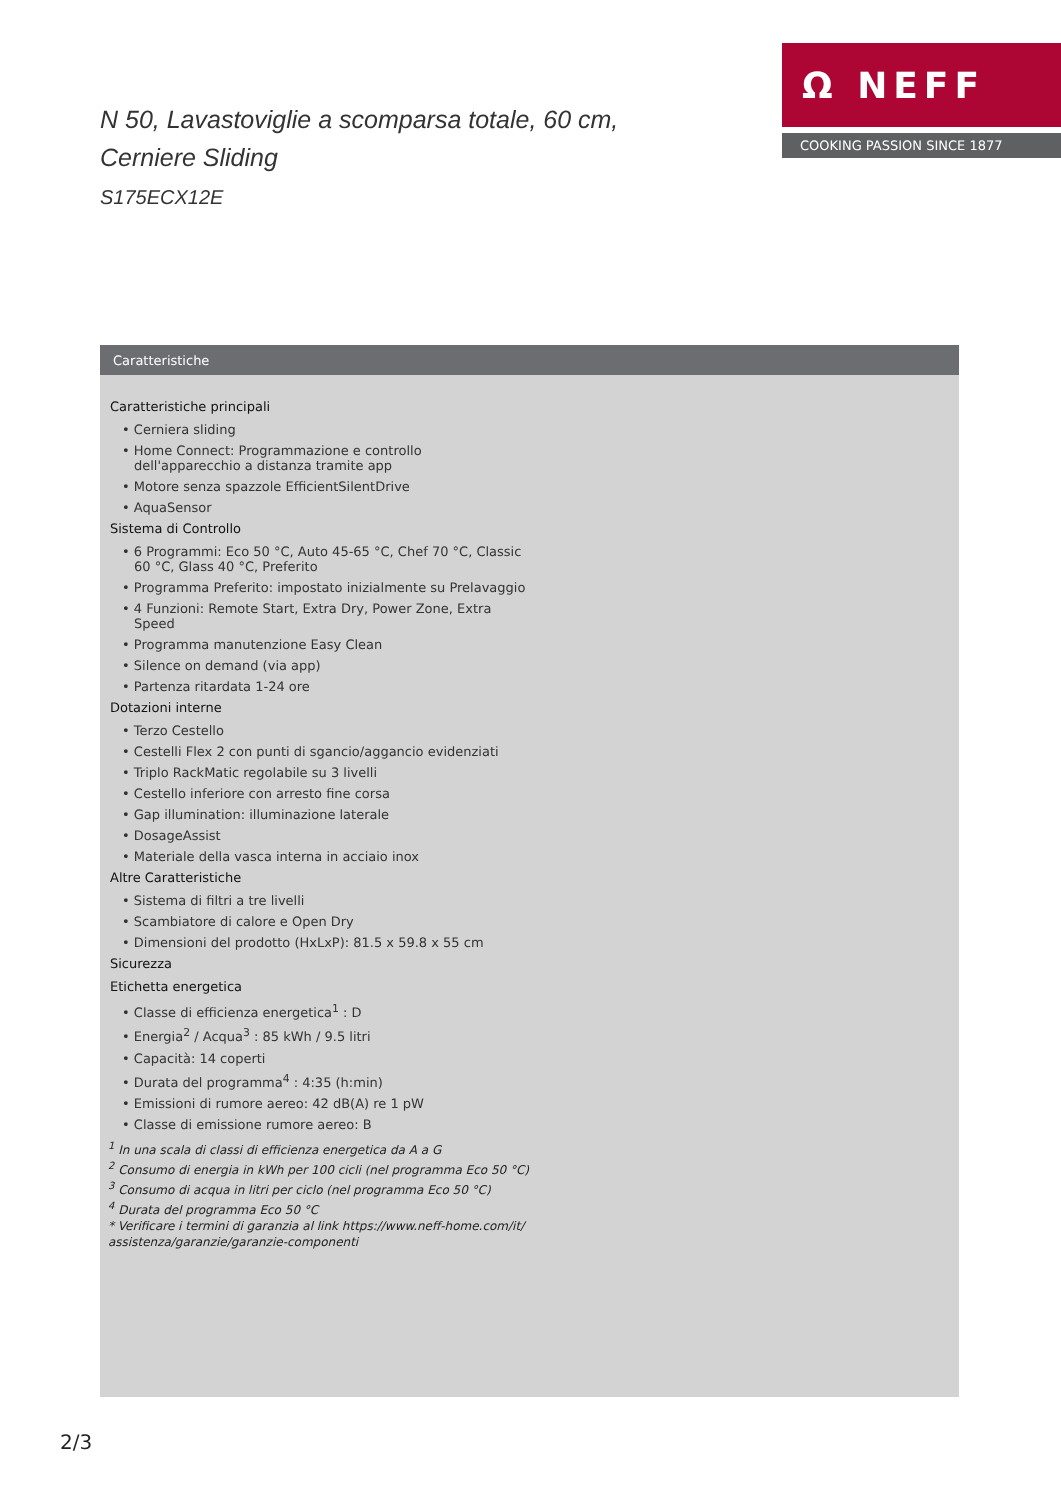N 50, Lavastoviglie a scomparsa totale, 60 cm,
Cerniere Sliding
S175ECX12E
Ω NEFF
COOKING PASSION SINCE 1877
Caratteristiche
Caratteristiche principali
• Cerniera sliding
• Home Connect: Programmazione e controllo dell'apparecchio a distanza tramite app
• Motore senza spazzole EfficientSilentDrive
• AquaSensor
Sistema di Controllo
• 6 Programmi: Eco 50 °C, Auto 45-65 °C, Chef 70 °C, Classic 60 °C, Glass 40 °C, Preferito
• Programma Preferito: impostato inizialmente su Prelavaggio
• 4 Funzioni: Remote Start, Extra Dry, Power Zone, Extra Speed
• Programma manutenzione Easy Clean
• Silence on demand (via app)
• Partenza ritardata 1-24 ore
Dotazioni interne
• Terzo Cestello
• Cestelli Flex 2 con punti di sgancio/aggancio evidenziati
• Triplo RackMatic regolabile su 3 livelli
• Cestello inferiore con arresto fine corsa
• Gap illumination: illuminazione laterale
• DosageAssist
• Materiale della vasca interna in acciaio inox
Altre Caratteristiche
• Sistema di filtri a tre livelli
• Scambiatore di calore e Open Dry
• Dimensioni del prodotto (HxLxP): 81.5 x 59.8 x 55 cm
Sicurezza
Etichetta energetica
• Classe di efficienza energetica<sup>1</sup> : D
• Energia<sup>2</sup> / Acqua<sup>3</sup> : 85 kWh / 9.5 litri
• Capacità: 14 coperti
• Durata del programma<sup>4</sup> : 4:35 (h:min)
• Emissioni di rumore aereo: 42 dB(A) re 1 pW
• Classe di emissione rumore aereo: B
<sup>1</sup> In una scala di classi di efficienza energetica da A a G
<sup>2</sup> Consumo di energia in kWh per 100 cicli (nel programma Eco 50 °C)
<sup>3</sup> Consumo di acqua in litri per ciclo (nel programma Eco 50 °C)
<sup>4</sup> Durata del programma Eco 50 °C
* Verificare i termini di garanzia al link https://www.neff-home.com/it/ assistenza/garanzie/garanzie-componenti
2/3